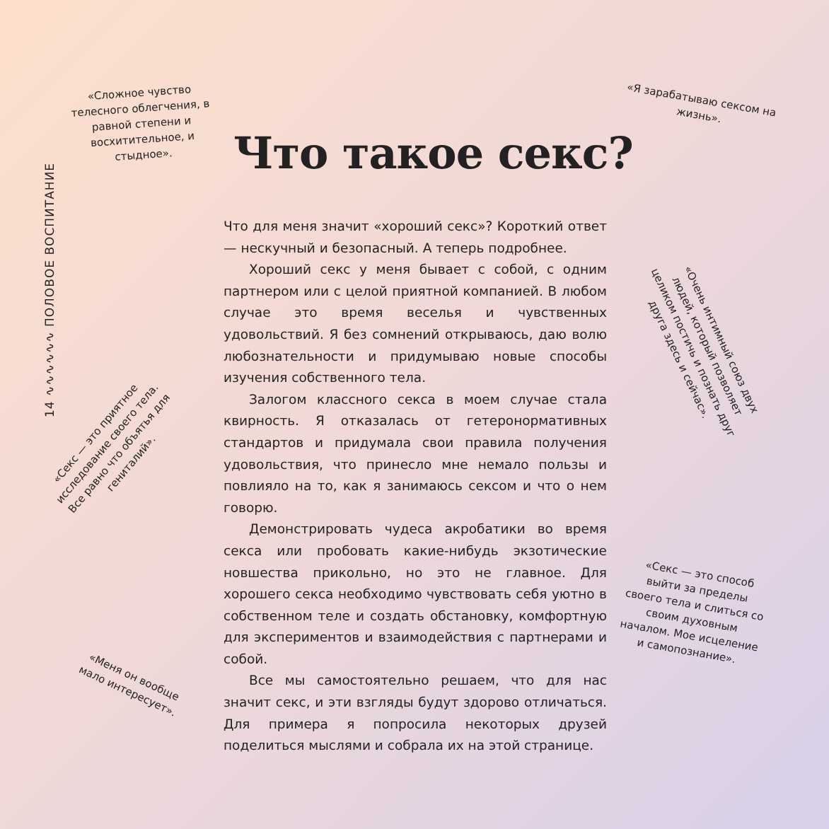14 ∿∿∿∿∿∿ ПОЛОВОЕ ВОСПИТАНИЕ
«Сложное чувство телесного облегчения, в равной степени и восхитительное, и стыдное».
«Я зарабатываю сексом на жизнь».
Что такое секс?
Что для меня значит «хороший секс»? Короткий ответ — нескучный и безопасный. А теперь подробнее.
Хороший секс у меня бывает с собой, с одним партнером или с целой приятной компанией. В любом случае это время веселья и чувственных удовольствий. Я без сомнений открываюсь, даю волю любознательности и придумываю новые способы изучения собственного тела.
Залогом классного секса в моем случае стала квирность. Я отказалась от гетеронормативных стандартов и придумала свои правила получения удовольствия, что принесло мне немало пользы и повлияло на то, как я занимаюсь сексом и что о нем говорю.
Демонстрировать чудеса акробатики во время секса или пробовать какие-нибудь экзотические новшества прикольно, но это не главное. Для хорошего секса необходимо чувствовать себя уютно в собственном теле и создать обстановку, комфортную для экспериментов и взаимодействия с партнерами и собой.
Все мы самостоятельно решаем, что для нас значит секс, и эти взгляды будут здорово отличаться. Для примера я попросила некоторых друзей поделиться мыслями и собрала их на этой странице.
«Очень интимный союз двух людей, который позволяет целиком постичь и познать друг друга здесь и сейчас».
«Секс — это приятное исследование своего тела. Все равно что объятья для гениталий».
«Секс — это способ выйти за пределы своего тела и слиться со своим духовным началом. Мое исцеление и самопознание».
«Меня он вообще мало интересует».